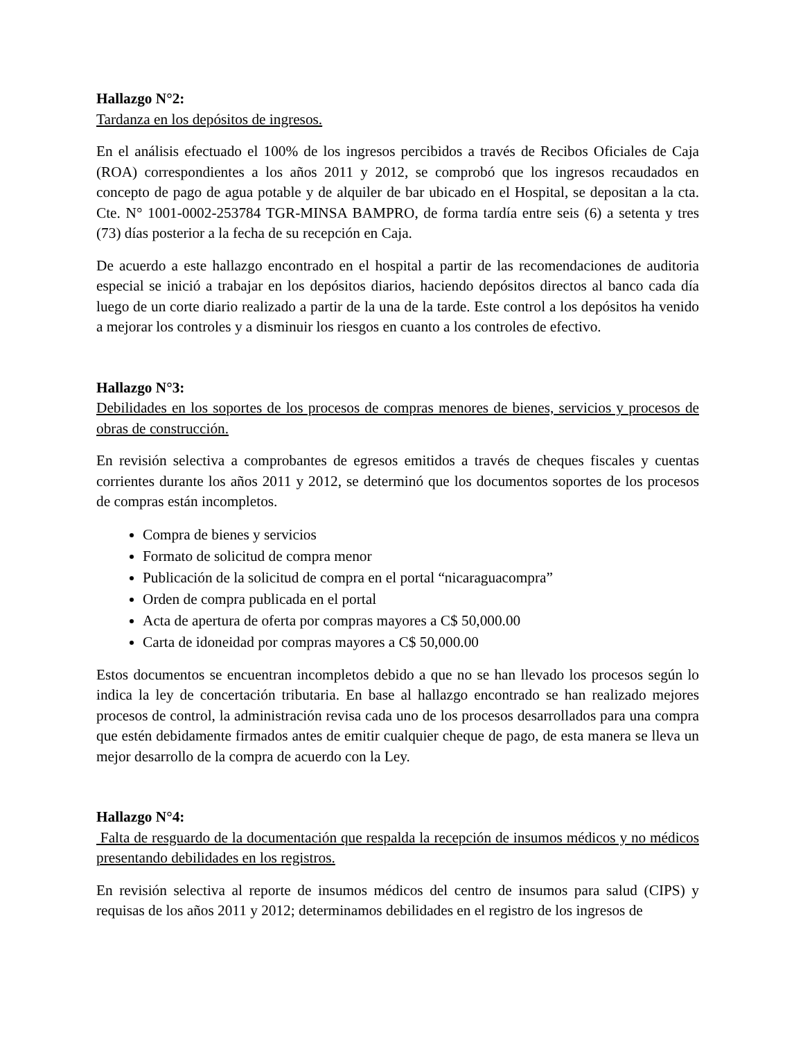Hallazgo N°2:
Tardanza en los depósitos de ingresos.
En el análisis efectuado el 100% de los ingresos percibidos a través de Recibos Oficiales de Caja (ROA) correspondientes a los años 2011 y 2012, se comprobó que los ingresos recaudados en concepto de pago de agua potable y de alquiler de bar ubicado en el Hospital, se depositan a la cta. Cte. N° 1001-0002-253784 TGR-MINSA BAMPRO, de forma tardía entre seis (6) a setenta y tres (73) días posterior a la fecha de su recepción en Caja.
De acuerdo a este hallazgo encontrado en el hospital a partir de las recomendaciones de auditoria especial se inició a trabajar en los depósitos diarios, haciendo depósitos directos al banco cada día luego de un corte diario realizado a partir de la una de la tarde. Este control a los depósitos ha venido a mejorar los controles y a disminuir los riesgos en cuanto a los controles de efectivo.
Hallazgo N°3:
Debilidades en los soportes de los procesos de compras menores de bienes, servicios y procesos de obras de construcción.
En revisión selectiva a comprobantes de egresos emitidos a través de cheques fiscales y cuentas corrientes durante los años 2011 y 2012, se determinó que los documentos soportes de los procesos de compras están incompletos.
Compra de bienes y servicios
Formato de solicitud de compra menor
Publicación de la solicitud de compra en el portal “nicaraguacompra”
Orden de compra publicada en el portal
Acta de apertura de oferta por compras mayores a C$ 50,000.00
Carta de idoneidad por compras mayores a C$ 50,000.00
Estos documentos se encuentran incompletos debido a que no se han llevado los procesos según lo indica la ley de concertación tributaria. En base al hallazgo encontrado se han realizado mejores procesos de control, la administración revisa cada uno de los procesos desarrollados para una compra que estén debidamente firmados antes de emitir cualquier cheque de pago, de esta manera se lleva un mejor desarrollo de la compra de acuerdo con la Ley.
Hallazgo N°4:
Falta de resguardo de la documentación que respalda la recepción de insumos médicos y no médicos presentando debilidades en los registros.
En revisión selectiva al reporte de insumos médicos del centro de insumos para salud (CIPS) y requisas de los años 2011 y 2012; determinamos debilidades en el registro de los ingresos de